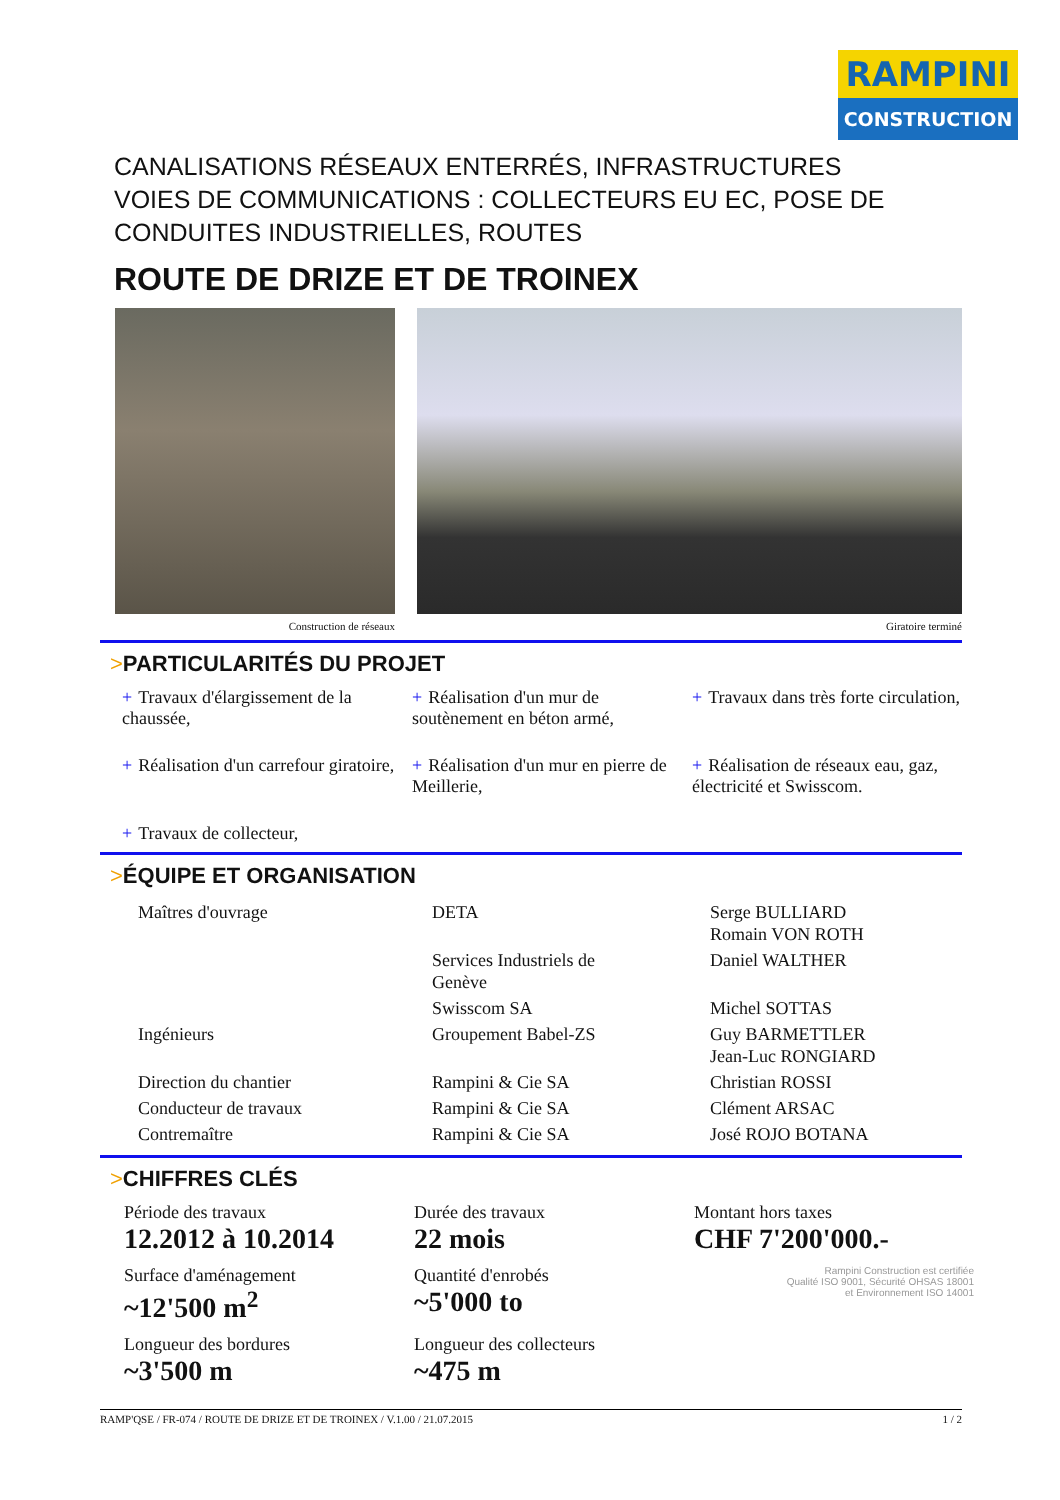RAMPINI
CONSTRUCTION
CANALISATIONS RÉSEAUX ENTERRÉS, INFRASTRUCTURES VOIES DE COMMUNICATIONS : COLLECTEURS EU EC, POSE DE CONDUITES INDUSTRIELLES, ROUTES
ROUTE DE DRIZE ET DE TROINEX
Construction de réseaux Giratoire terminé
>PARTICULARITÉS DU PROJET
+ Travaux d'élargissement de la chaussée,
+ Réalisation d'un mur de soutènement en béton armé,
+ Travaux dans très forte circulation,
+ Réalisation d'un carrefour giratoire,
+ Réalisation d'un mur en pierre de Meillerie,
+ Réalisation de réseaux eau, gaz, électricité et Swisscom.
+ Travaux de collecteur,
>ÉQUIPE ET ORGANISATION
| Maîtres d'ouvrage | DETA | Serge BULLIARD Romain VON ROTH |
| | Services Industriels de Genève | Daniel WALTHER |
| | Swisscom SA | Michel SOTTAS |
| Ingénieurs | Groupement Babel-ZS | Guy BARMETTLER Jean-Luc RONGIARD |
| Direction du chantier | Rampini & Cie SA | Christian ROSSI |
| Conducteur de travaux | Rampini & Cie SA | Clément ARSAC |
| Contremaître | Rampini & Cie SA | José ROJO BOTANA |
>CHIFFRES CLÉS
Période des travaux
12.2012 à 10.2014
Durée des travaux
22 mois
Montant hors taxes
CHF 7'200'000.-
Surface d'aménagement
~12'500 m<sup>2</sup>
Quantité d'enrobés
~5'000 to
Rampini Construction est certifiée
Qualité ISO 9001, Sécurité OHSAS 18001
et Environnement ISO 14001
Longueur des bordures
~3'500 m
Longueur des collecteurs
~475 m
RAMP'QSE / FR-074 / ROUTE DE DRIZE ET DE TROINEX / V.1.00 / 21.07.2015 1 / 2